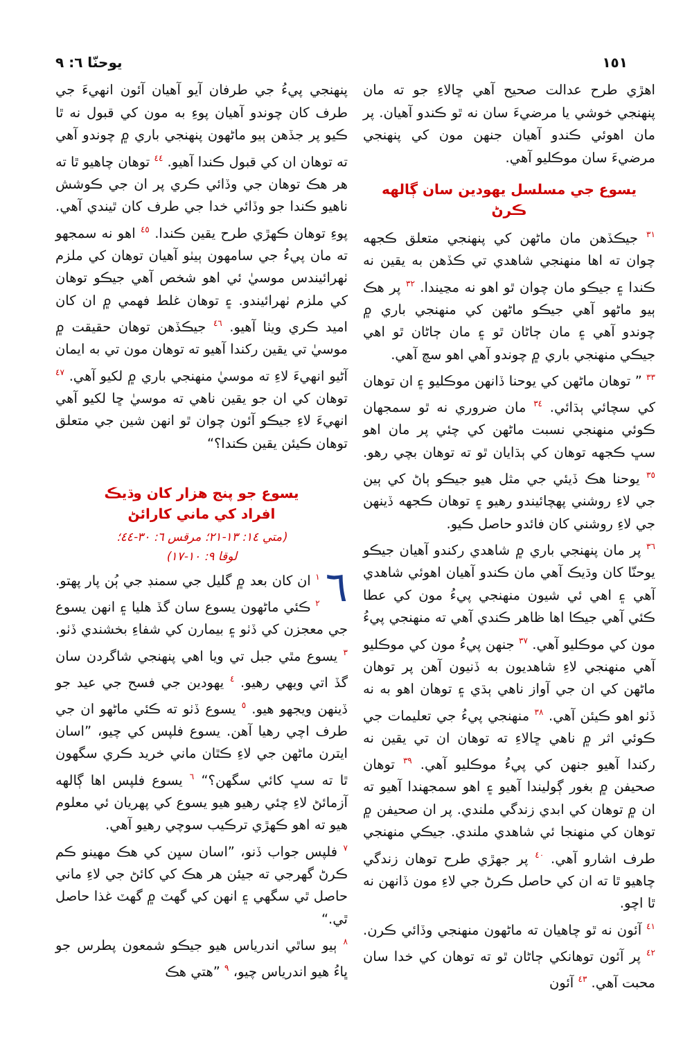١٥١ يوحنّا ٦: ٩
اهڙي طرح عدالت صحيح آهي ڇالاءِ جو ته مان پنهنجي خوشي يا مرضيءَ سان نه ٿو ڪندو آهيان. پر مان اهوئي ڪندو آهيان جنهن مون کي پنهنجي مرضيءَ سان موڪليو آهي.
يسوع جي مسلسل يهودين سان ڳالهه ڪرڻ
<sup>٣١</sup> جيڪڏهن مان ماڻهن کي پنهنجي متعلق ڪجهه چوان ته اها منهنجي شاهدي تي ڪڏهن به يقين نه ڪندا ۽ جيڪو مان چوان ٿو اهو نه مڃيندا. <sup>٣٢</sup> پر هڪ ٻيو ماڻهو آهي جيڪو ماڻهن کي منهنجي باري ۾ چوندو آهي ۽ مان ڄاڻان ٿو ۽ مان ڄاڻان ٿو اهي جيڪي منهنجي باري ۾ چوندو آهي اهو سچ آهي.
<sup>٣٣</sup> ” توهان ماڻهن کي يوحنا ڏانهن موڪليو ۽ ان توهان کي سچائي ٻڌائي. <sup>٣٤</sup> مان ضروري نه ٿو سمجهان ڪوئي منهنجي نسبت ماڻهن کي چئي پر مان اهو سڀ ڪجهه توهان کي ٻڌايان ٿو ته توهان بچي رهو. <sup>٣٥</sup> يوحنا هڪ ڏيئي جي مثل هيو جيڪو ٻاڻ کي ٻين جي لاءِ روشني پهچائيندو رهيو ۽ توهان ڪجهه ڏينهن جي لاءِ روشني کان فائدو حاصل ڪيو.
<sup>٣٦</sup> پر مان پنهنجي باري ۾ شاهدي رکندو آهيان جيڪو يوحنّا کان وڌيڪ آهي مان ڪندو آهيان اهوئي شاهدي آهي ۽ اهي ئي شيون منهنجي پيءُ مون کي عطا ڪئي آهي جيڪا اها ظاهر ڪندي آهي ته منهنجي پيءُ مون کي موڪليو آهي. <sup>٣٧</sup> جنهن پيءُ مون کي موڪليو آهي منهنجي لاءِ شاهديون به ڏنيون آهن پر توهان ماڻهن کي ان جي آواز ناهي ٻڌي ۽ توهان اهو به نه ڏٺو اهو ڪيئن آهي. <sup>٣٨</sup> منهنجي پيءُ جي تعليمات جي ڪوئي اثر ۾ ناهي ڇالاءِ ته توهان ان تي يقين نه رکندا آهيو جنهن کي پيءُ موڪليو آهي. <sup>٣٩</sup> توهان صحيفن ۾ بغور ڳوليندا آهيو ۽ اهو سمجهندا آهيو ته ان ۾ توهان کي ابدي زندگي ملندي. پر ان صحيفن ۾ توهان کي منهنجا ئي شاهدي ملندي. جيڪي منهنجي طرف اشارو آهي. <sup>٤٠</sup> پر جهڙي طرح توهان زندگي چاهيو ٿا ته ان کي حاصل ڪرڻ جي لاءِ مون ڏانهن نه ٿا اچو.
<sup>٤١</sup> آئون نه ٿو چاهيان ته ماڻهون منهنجي وڏائي ڪرن. <sup>٤٢</sup> پر آئون توهانکي ڄاڻان ٿو ته توهان کي خدا سان محبت آهي. <sup>٤٣</sup> آئون
پنهنجي پيءُ جي طرفان آيو آهيان آئون انهيءَ جي طرف کان چوندو آهيان پوءِ به مون کي قبول نه ٿا ڪيو پر جڏهن ٻيو ماڻهون پنهنجي باري ۾ چوندو آهي ته توهان ان کي قبول ڪندا آهيو. <sup>٤٤</sup> توهان چاهيو ٿا ته هر هڪ توهان جي وڏائي ڪري پر ان جي ڪوشش ناهيو ڪندا جو وڏائي خدا جي طرف کان ٿيندي آهي. پوءِ توهان ڪهڙي طرح يقين ڪندا. <sup>٤٥</sup> اهو نه سمجهو ته مان پيءُ جي سامهون ٻيٺو آهيان توهان کي ملزم ٺهرائيندس موسيٰ ئي اهو شخص آهي جيڪو توهان کي ملزم ٺهرائيندو. ۽ توهان غلط فهمي ۾ ان کان اميد ڪري ويٺا آهيو. <sup>٤٦</sup> جيڪڏهن توهان حقيقت ۾ موسيٰ تي يقين رکندا آهيو ته توهان مون تي به ايمان آڻيو انهيءَ لاءِ ته موسيٰ منهنجي باري ۾ لکيو آهي. <sup>٤٧</sup> توهان کي ان جو يقين ناهي ته موسيٰ ڇا لکيو آهي انهيءَ لاءِ جيڪو آئون چوان ٿو انهن شين جي متعلق توهان ڪيئن يقين ڪندا؟“
يسوع جو پنج هزار کان وڌيڪ
افراد کي ماني کارائڻ
(متي ١٤: ١٣-٢١؛ مرقس ٦: ٣٠-٤٤؛
لوقا ٩: ١٠-١٧)
٦<sup>١</sup> ان کان بعد ۾ گليل جي سمنڊ جي ٻُن پار پهتو. <sup>٢</sup> ڪئي ماڻهون يسوع سان گڏ هليا ۽ انهن يسوع جي معجزن کي ڏٺو ۽ بيمارن کي شفاءِ بخشندي ڏٺو. <sup>٣</sup> يسوع مٿي جبل تي ويا اهي پنهنجي شاگردن سان گڏ اتي ويهي رهيو. <sup>٤</sup> يهودين جي فسح جي عيد جو ڏينهن ويجهو هيو. <sup>٥</sup> يسوع ڏٺو ته ڪئي ماڻهو ان جي طرف اچي رهيا آهن. يسوع فلپس کي چيو، ”اسان ايترن ماڻهن جي لاءِ ڪٿان ماني خريد ڪري سگهون ٿا ته سڀ کائي سگهن؟“ <sup>٦</sup> يسوع فلپس اها ڳالهه آزمائڻ لاءِ چئي رهيو هيو يسوع کي پهريان ئي معلوم هيو ته اهو ڪهڙي ترڪيب سوچي رهيو آهي.
<sup>٧</sup> فلپس جواب ڏنو، ”اسان سڀن کي هڪ مهينو ڪم ڪرڻ گهرجي ته جيئن هر هڪ کي کائڻ جي لاءِ ماني حاصل ٿي سگهي ۽ انهن کي گهٽ ۾ گهٽ غذا حاصل ٿي.“
<sup>٨</sup> ٻيو ساٿي اندرياس هيو جيڪو شمعون پطرس جو ڀاءُ هيو اندرياس چيو، <sup>٩</sup> ”هتي هڪ